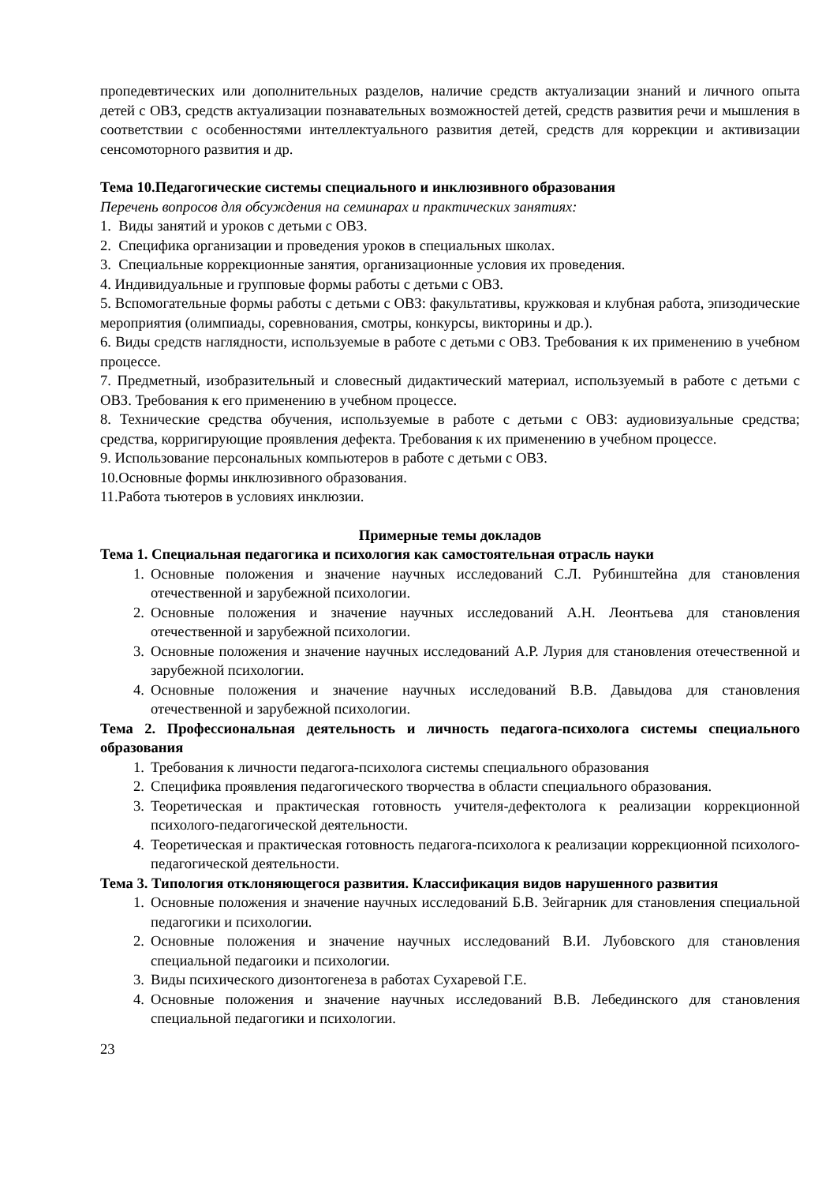пропедевтических или дополнительных разделов, наличие средств актуализации знаний и личного опыта детей с ОВЗ, средств актуализации познавательных возможностей детей, средств развития речи и мышления в соответствии с особенностями интеллектуального развития детей, средств для коррекции и активизации сенсомоторного развития и др.
Тема 10.Педагогические системы специального и инклюзивного образования
Перечень вопросов для обсуждения на семинарах и практических занятиях:
1. Виды занятий и уроков с детьми с ОВЗ.
2. Специфика организации и проведения уроков в специальных школах.
3. Специальные коррекционные занятия, организационные условия их проведения.
4. Индивидуальные и групповые формы работы с детьми с ОВЗ.
5. Вспомогательные формы работы с детьми с ОВЗ: факультативы, кружковая и клубная работа, эпизодические мероприятия (олимпиады, соревнования, смотры, конкурсы, викторины и др.).
6. Виды средств наглядности, используемые в работе с детьми с ОВЗ. Требования к их применению в учебном процессе.
7. Предметный, изобразительный и словесный дидактический материал, используемый в работе с детьми с ОВЗ. Требования к его применению в учебном процессе.
8. Технические средства обучения, используемые в работе с детьми с ОВЗ: аудиовизуальные средства; средства, корригирующие проявления дефекта. Требования к их применению в учебном процессе.
9. Использование персональных компьютеров в работе с детьми с ОВЗ.
10.Основные формы инклюзивного образования.
11.Работа тьютеров в условиях инклюзии.
Примерные темы докладов
Тема 1. Специальная педагогика и психология как самостоятельная отрасль науки
1. Основные положения и значение научных исследований С.Л. Рубинштейна для становления отечественной и зарубежной психологии.
2. Основные положения и значение научных исследований А.Н. Леонтьева для становления отечественной и зарубежной психологии.
3. Основные положения и значение научных исследований А.Р. Лурия для становления отечественной и зарубежной психологии.
4. Основные положения и значение научных исследований В.В. Давыдова для становления отечественной и зарубежной психологии.
Тема 2. Профессиональная деятельность и личность педагога-психолога системы специального образования
1. Требования к личности педагога-психолога системы специального образования
2. Специфика проявления педагогического творчества в области специального образования.
3. Теоретическая и практическая готовность учителя-дефектолога к реализации коррекционной психолого-педагогической деятельности.
4. Теоретическая и практическая готовность педагога-психолога к реализации коррекционной психолого-педагогической деятельности.
Тема 3. Типология отклоняющегося развития. Классификация видов нарушенного развития
1. Основные положения и значение научных исследований Б.В. Зейгарник для становления специальной педагогики и психологии.
2. Основные положения и значение научных исследований В.И. Лубовского для становления специальной педагоики и психологии.
3. Виды психического дизонтогенеза в работах Сухаревой Г.Е.
4. Основные положения и значение научных исследований В.В. Лебединского для становления специальной педагогики и психологии.
23